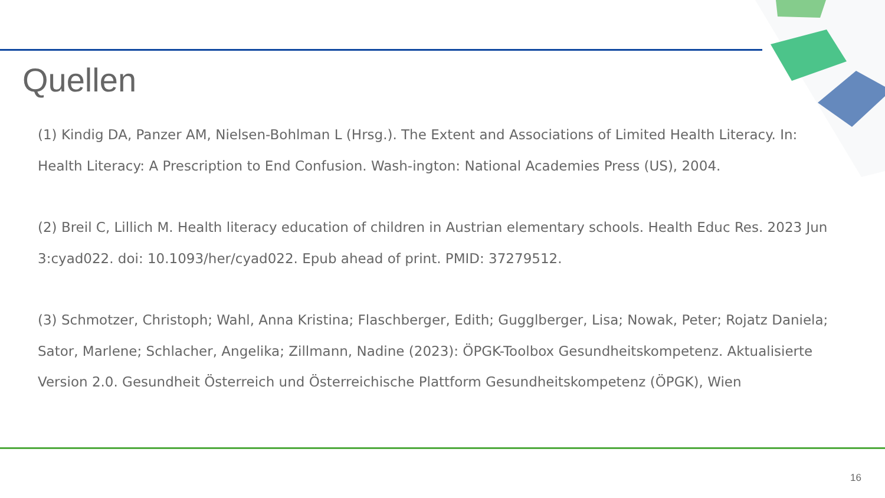Quellen
(1) Kindig DA, Panzer AM, Nielsen-Bohlman L (Hrsg.). The Extent and Associations of Limited Health Literacy. In: Health Literacy: A Prescription to End Confusion. Wash-ington: National Academies Press (US), 2004.
(2) Breil C, Lillich M. Health literacy education of children in Austrian elementary schools. Health Educ Res. 2023 Jun 3:cyad022. doi: 10.1093/her/cyad022. Epub ahead of print. PMID: 37279512.
(3) Schmotzer, Christoph; Wahl, Anna Kristina; Flaschberger, Edith; Gugglberger, Lisa; Nowak, Peter; Rojatz Daniela; Sator, Marlene; Schlacher, Angelika; Zillmann, Nadine (2023): ÖPGK-Toolbox Gesundheitskompetenz. Aktualisierte Version 2.0. Gesundheit Österreich und Österreichische Plattform Gesundheitskompetenz (ÖPGK), Wien
16